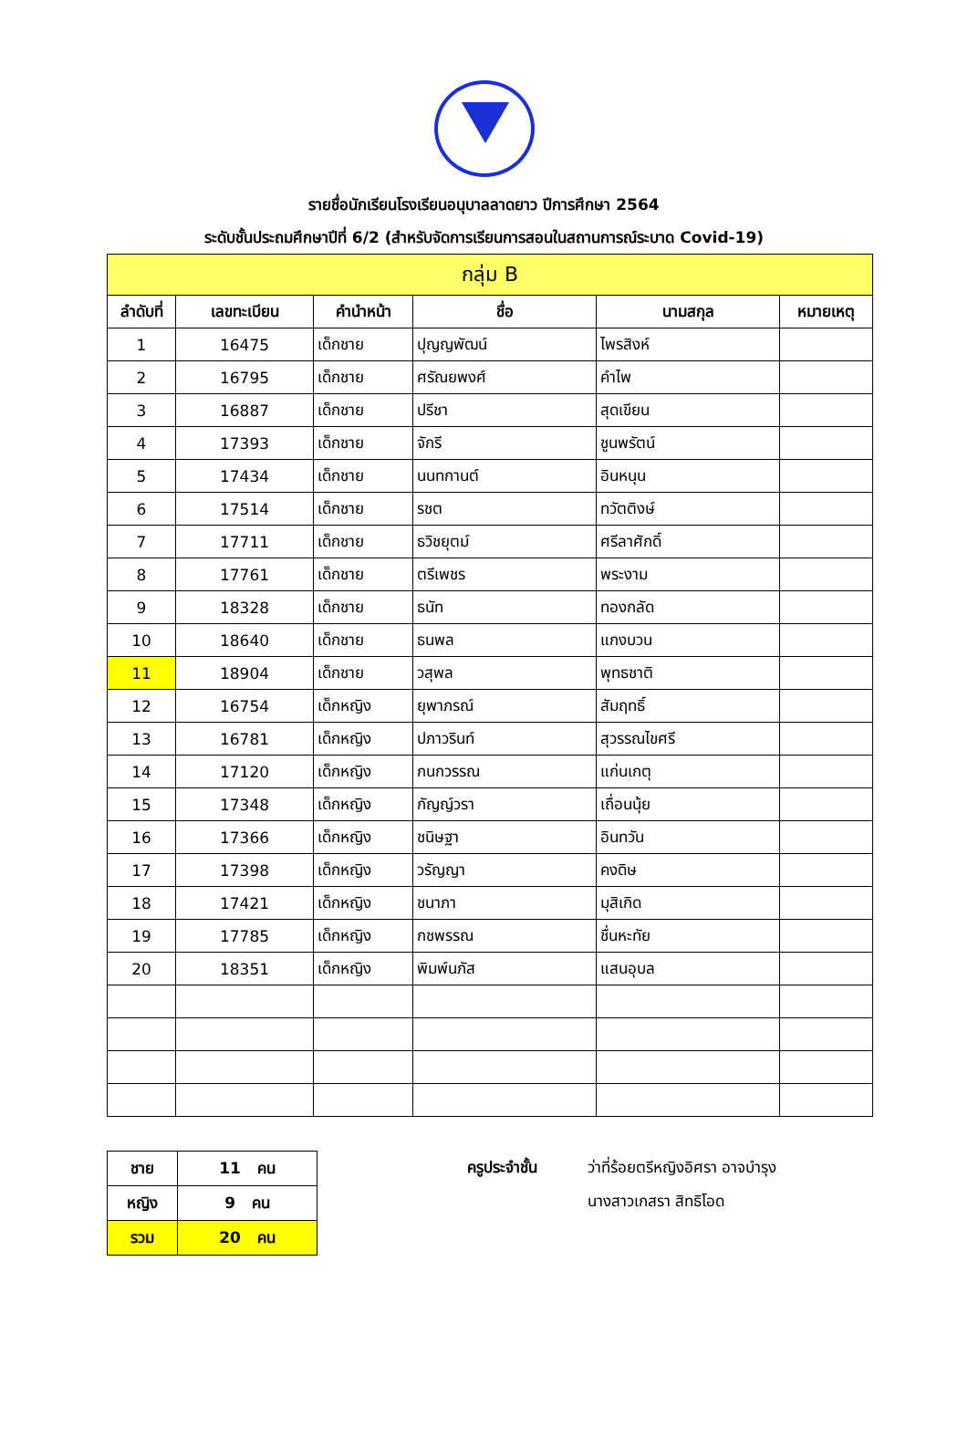รายชื่อนักเรียนโรงเรียนอนุบาลลาดยาว ปีการศึกษา 2564
ระดับชั้นประถมศึกษาปีที่ 6/2 (สำหรับจัดการเรียนการสอนในสถานการณ์ระบาด Covid-19)
| กลุ่ม B | | | | | |
| --- | --- | --- | --- | --- | --- |
| ลำดับที่ | เลขทะเบียน | คำนำหน้า | ชื่อ | นามสกุล | หมายเหตุ |
| 1 | 16475 | เด็กชาย | ปุญญพัฒน์ | ไพรสิงห์ | |
| 2 | 16795 | เด็กชาย | ศรัณยพงศ์ | คำไพ | |
| 3 | 16887 | เด็กชาย | ปรีชา | สุดเขียน | |
| 4 | 17393 | เด็กชาย | จักรี | ชูนพรัตน์ | |
| 5 | 17434 | เด็กชาย | นนทกานต์ | อินหนุน | |
| 6 | 17514 | เด็กชาย | รชต | ทวัตติงษ์ | |
| 7 | 17711 | เด็กชาย | ธวิชยุตม์ | ศรีลาศักดิ์ | |
| 8 | 17761 | เด็กชาย | ตรีเพชร | พระงาม | |
| 9 | 18328 | เด็กชาย | ธนัท | ทองกลัด | |
| 10 | 18640 | เด็กชาย | ธนพล | แกงบวน | |
| 11 | 18904 | เด็กชาย | วสุพล | พุทธชาติ | |
| 12 | 16754 | เด็กหญิง | ยุพาภรณ์ | สัมฤทธิ์ | |
| 13 | 16781 | เด็กหญิง | ปภาวรินท์ | สุวรรณไขศรี | |
| 14 | 17120 | เด็กหญิง | กนกวรรณ | แก่นเกตุ | |
| 15 | 17348 | เด็กหญิง | กัญญ์วรา | เถื่อนนุ้ย | |
| 16 | 17366 | เด็กหญิง | ชนิษฐา | อินทวัน | |
| 17 | 17398 | เด็กหญิง | วรัญญา | คงดิษ | |
| 18 | 17421 | เด็กหญิง | ชนาภา | มุสิเกิด | |
| 19 | 17785 | เด็กหญิง | กชพรรณ | ชื่นหะทัย | |
| 20 | 18351 | เด็กหญิง | พิมพ์นภัส | แสนอุบล | |
| ชาย | 11 คน |
| หญิง | 9 คน |
| รวม | 20 คน |
ครูประจำชั้น ว่าที่ร้อยตรีหญิงอิศรา อาจบำรุง
นางสาวเกสรา สิทธิโอด